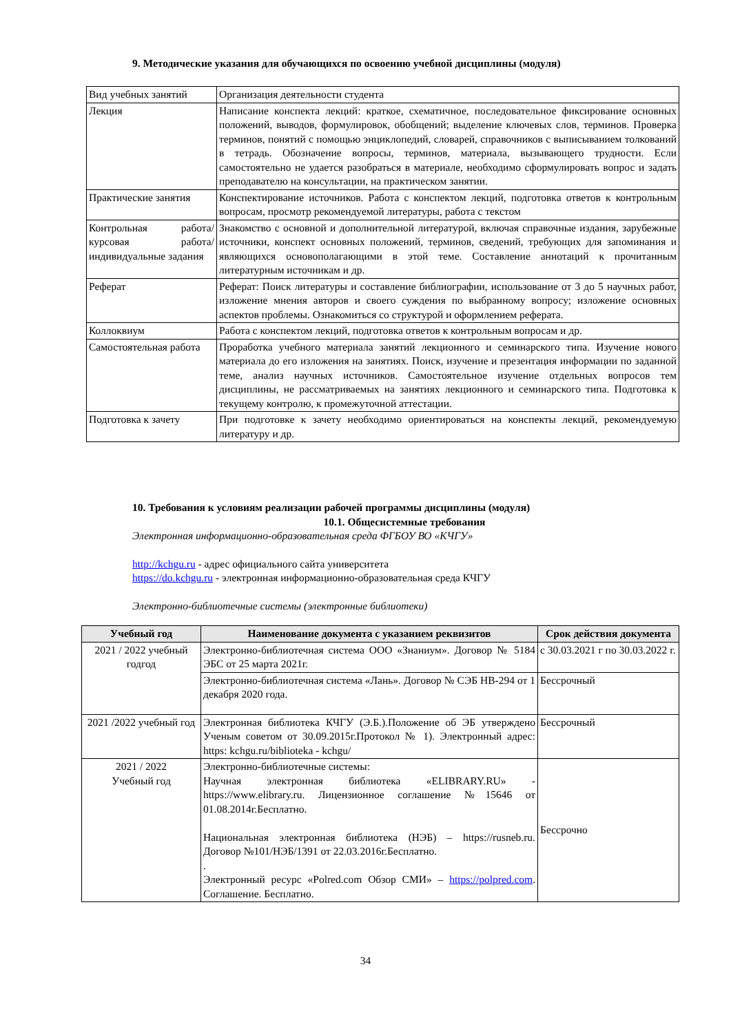9. Методические указания для обучающихся по освоению учебной дисциплины (модуля)
| Вид учебных занятий | Организация деятельности студента |
| Лекция | Написание конспекта лекций: краткое, схематичное, последовательное фиксирование основных положений, выводов, формулировок, обобщений; выделение ключевых слов, терминов. Проверка терминов, понятий с помощью энциклопедий, словарей, справочников с выписыванием толкований в тетрадь. Обозначение вопросы, терминов, материала, вызывающего трудности. Если самостоятельно не удается разобраться в материале, необходимо сформулировать вопрос и задать преподавателю на консультации, на практическом занятии. |
| Практические занятия | Конспектирование источников. Работа с конспектом лекций, подготовка ответов к контрольным вопросам, просмотр рекомендуемой литературы, работа с текстом |
| Контрольная работа/ курсовая работа/индивидуальные задания | Знакомство с основной и дополнительной литературой, включая справочные издания, зарубежные источники, конспект основных положений, терминов, сведений, требующих для запоминания и являющихся основополагающими в этой теме. Составление аннотаций к прочитанным литературным источникам и др. |
| Реферат | Реферат: Поиск литературы и составление библиографии, использование от 3 до 5 научных работ, изложение мнения авторов и своего суждения по выбранному вопросу; изложение основных аспектов проблемы. Ознакомиться со структурой и оформлением реферата. |
| Коллоквиум | Работа с конспектом лекций, подготовка ответов к контрольным вопросам и др. |
| Самостоятельная работа | Проработка учебного материала занятий лекционного и семинарского типа. Изучение нового материала до его изложения на занятиях. Поиск, изучение и презентация информации по заданной теме, анализ научных источников. Самостоятельное изучение отдельных вопросов тем дисциплины, не рассматриваемых на занятиях лекционного и семинарского типа. Подготовка к текущему контролю, к промежуточной аттестации. |
| Подготовка к зачету | При подготовке к зачету необходимо ориентироваться на конспекты лекций, рекомендуемую литературу и др. |
10. Требования к условиям реализации рабочей программы дисциплины (модуля)
10.1. Общесистемные требования
Электронная информационно-образовательная среда ФГБОУ ВО «КЧГУ»
http://kchgu.ru - адрес официального сайта университета
https://do.kchgu.ru - электронная информационно-образовательная среда КЧГУ
Электронно-библиотечные системы (электронные библиотеки)
| Учебный год | Наименование документа с указанием реквизитов | Срок действия документа |
| --- | --- | --- |
| 2021 / 2022 учебный годгод | Электронно-библиотечная система ООО «Знаниум». Договор № 5184 ЭБС от 25 марта 2021г. | с 30.03.2021 г по 30.03.2022 г. |
| | Электронно-библиотечная система «Лань». Договор № СЭБ НВ-294 от 1 декабря 2020 года. | Бессрочный |
| 2021 /2022 учебный год | Электронная библиотека КЧГУ (Э.Б.).Положение об ЭБ утверждено Ученым советом от 30.09.2015г.Протокол № 1). Электронный адрес: https: kchgu.ru/biblioteka - kchgu/ | Бессрочный |
| 2021 / 2022 Учебный год | Электронно-библиотечные системы: Научная электронная библиотека «ELIBRARY.RU» - https://www.elibrary.ru. Лицензионное соглашение №15646 от 01.08.2014г.Бесплатно. Национальная электронная библиотека (НЭБ) – https://rusneb.ru. Договор №101/НЭБ/1391 от 22.03.2016г.Бесплатно. . Электронный ресурс «Polred.com Обзор СМИ» – https://polpred.com . Соглашение. Бесплатно. | Бессрочно |
34